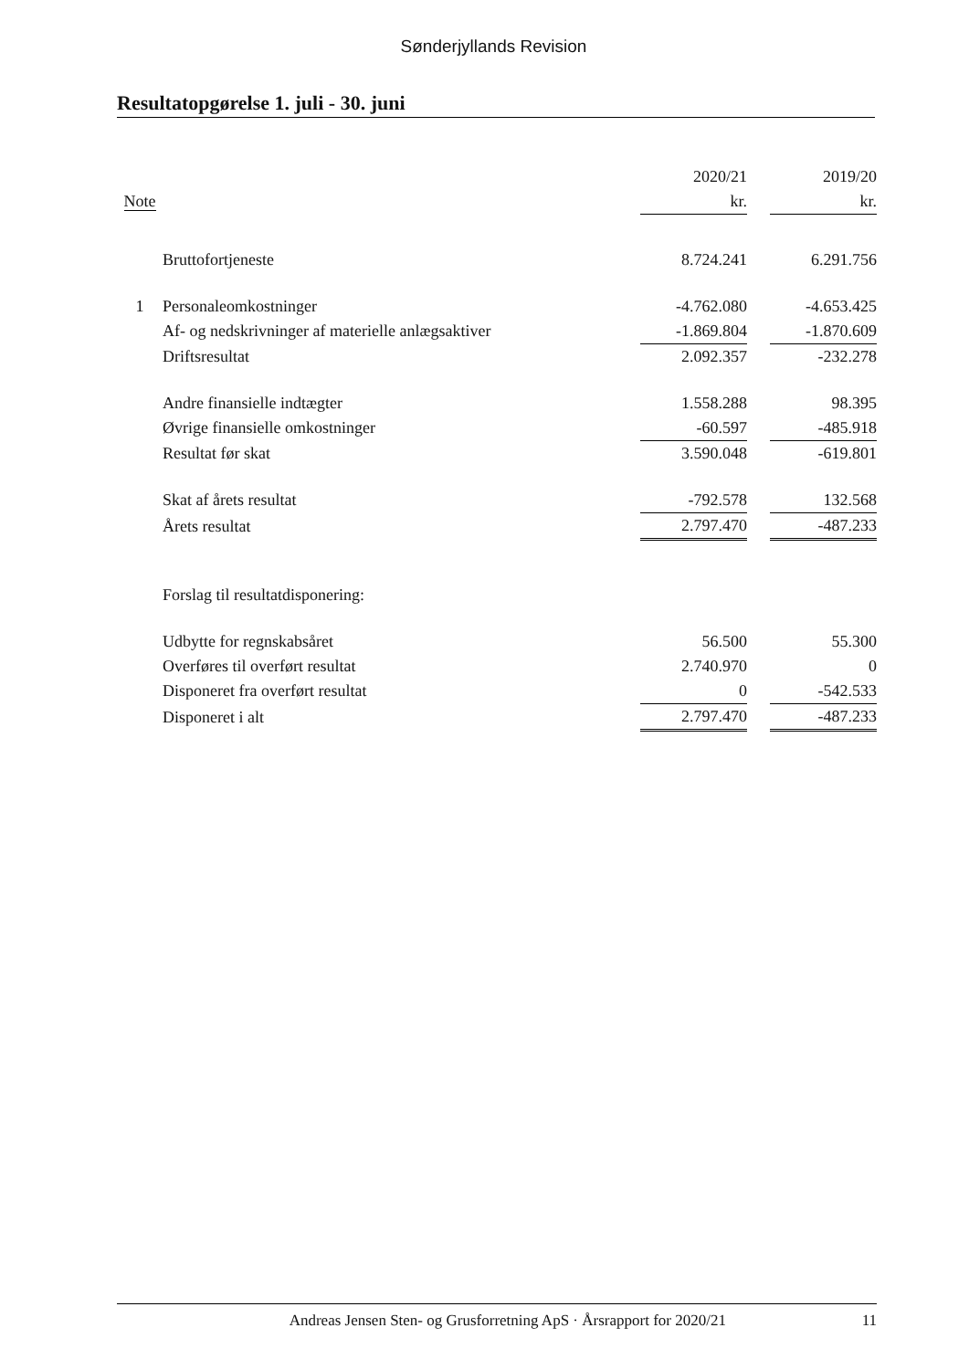Sønderjyllands Revision
Resultatopgørelse 1. juli - 30. juni
| | | 2020/21 | | 2019/20 |
| --- | --- | --- | --- | --- |
| Note | | kr. | | kr. |
| | Bruttofortjeneste | 8.724.241 | | 6.291.756 |
| 1 | Personaleomkostninger | -4.762.080 | | -4.653.425 |
| | Af- og nedskrivninger af materielle anlægsaktiver | -1.869.804 | | -1.870.609 |
| | Driftsresultat | 2.092.357 | | -232.278 |
| | Andre finansielle indtægter | 1.558.288 | | 98.395 |
| | Øvrige finansielle omkostninger | -60.597 | | -485.918 |
| | Resultat før skat | 3.590.048 | | -619.801 |
| | Skat af årets resultat | -792.578 | | 132.568 |
| | Årets resultat | 2.797.470 | | -487.233 |
| | Forslag til resultatdisponering: | | | |
| | Udbytte for regnskabsåret | 56.500 | | 55.300 |
| | Overføres til overført resultat | 2.740.970 | | 0 |
| | Disponeret fra overført resultat | 0 | | -542.533 |
| | Disponeret i alt | 2.797.470 | | -487.233 |
Andreas Jensen Sten- og Grusforretning ApS · Årsrapport for 2020/21 11